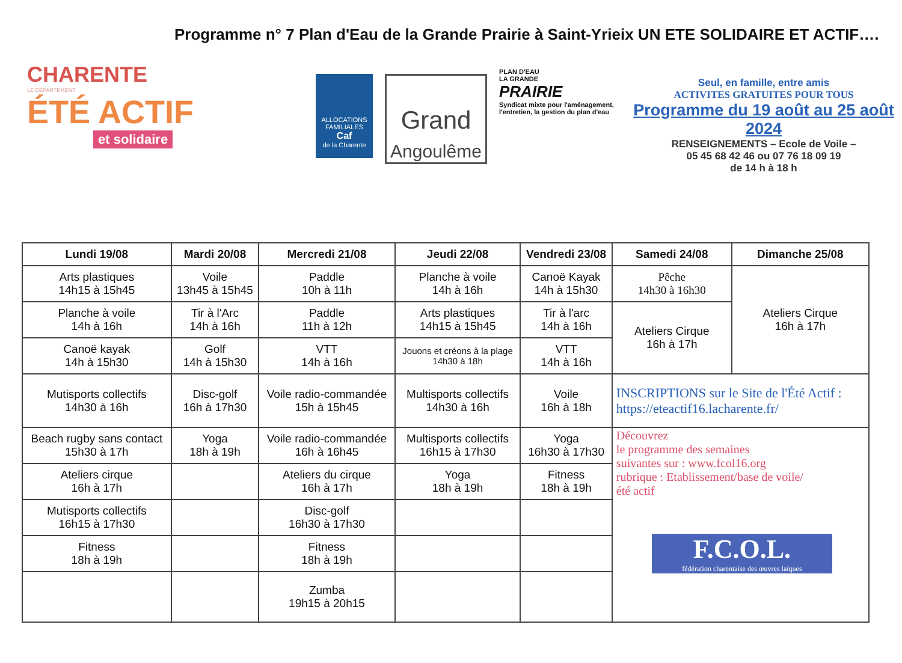Programme n° 7 Plan d'Eau de la Grande Prairie à Saint-Yrieix UN ETE SOLIDAIRE ET ACTIF….
CHARENTE
LE DÉPARTEMENT
ÉTÉ ACTIF
et solidaire
ALLOCATIONS FAMILIALES
Caf
de la Charente
Grand
Angoulême
PLAN D'EAU
LA GRANDE
PRAIRIE
Syndicat mixte pour l'aménagement, l'entretien, la gestion du plan d'eau
Seul, en famille, entre amis
ACTIVITES GRATUITES POUR TOUS
Programme du 19 août au 25 août 2024
RENSEIGNEMENTS – Ecole de Voile –
05 45 68 42 46 ou 07 76 18 09 19
de 14 h à 18 h
| Lundi 19/08 | Mardi 20/08 | Mercredi 21/08 | Jeudi 22/08 | Vendredi 23/08 | Samedi 24/08 | Dimanche 25/08 |
| --- | --- | --- | --- | --- | --- | --- |
| Arts plastiques 14h15 à 15h45 | Voile 13h45 à 15h45 | Paddle 10h à 11h | Planche à voile 14h à 16h | Canoë Kayak 14h à 15h30 | Pêche 14h30 à 16h30 | Ateliers Cirque 16h à 17h |
| Planche à voile 14h à 16h | Tir à l'Arc 14h à 16h | Paddle 11h à 12h | Arts plastiques 14h15 à 15h45 | Tir à l'arc 14h à 16h | Ateliers Cirque 16h à 17h | |
| Canoë kayak 14h à 15h30 | Golf 14h à 15h30 | VTT 14h à 16h | Jouons et créons à la plage 14h30 à 18h | VTT 14h à 16h | | |
| Mutisports collectifs 14h30 à 16h | Disc-golf 16h à 17h30 | Voile radio-commandée 15h à 15h45 | Multisports collectifs 14h30 à 16h | Voile 16h à 18h | INSCRIPTIONS sur le Site de l'Été Actif : https://eteactif16.lacharente.fr/ | |
| Beach rugby sans contact 15h30 à 17h | Yoga 18h à 19h | Voile radio-commandée 16h à 16h45 | Multisports collectifs 16h15 à 17h30 | Yoga 16h30 à 17h30 | Découvrez le programme des semaines suivantes sur : www.fcol16.org rubrique : Etablissement/base de voile/ été actif F.C.O.L. fédération charentaise des œuvres laïques | |
| Ateliers cirque 16h à 17h | | Ateliers du cirque 16h à 17h | Yoga 18h à 19h | Fitness 18h à 19h | | |
| Mutisports collectifs 16h15 à 17h30 | | Disc-golf 16h30 à 17h30 | | | | |
| Fitness 18h à 19h | | Fitness 18h à 19h | | | | |
| | | Zumba 19h15 à 20h15 | | | | |